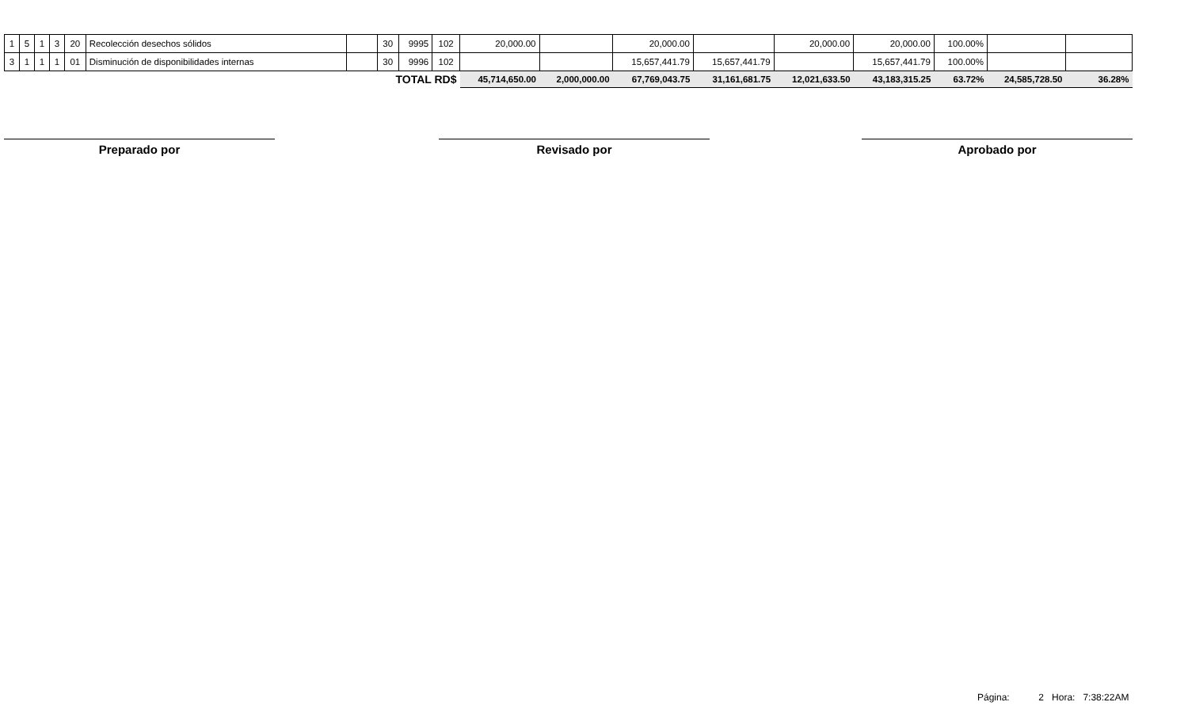| 1 | 5 | 1 | 3 | 20 | Recolección desechos sólidos | | 30 | 9995 | 102 | 20,000.00 | | 20,000.00 | | 20,000.00 | 20,000.00 | 100.00% | | |
| 3 | 1 | 1 | 1 | 01 | Disminución de disponibilidades internas | | 30 | 9996 | 102 | | | 15,657,441.79 | 15,657,441.79 | | 15,657,441.79 | 100.00% | | |
| TOTAL RD$ | | | | | | | | | | 45,714,650.00 | 2,000,000.00 | 67,769,043.75 | 31,161,681.75 | 12,021,633.50 | 43,183,315.25 | 63.72% | 24,585,728.50 | 36.28% |
Preparado por Revisado por Aprobado por
Página: 2 Hora: 7:38:22AM